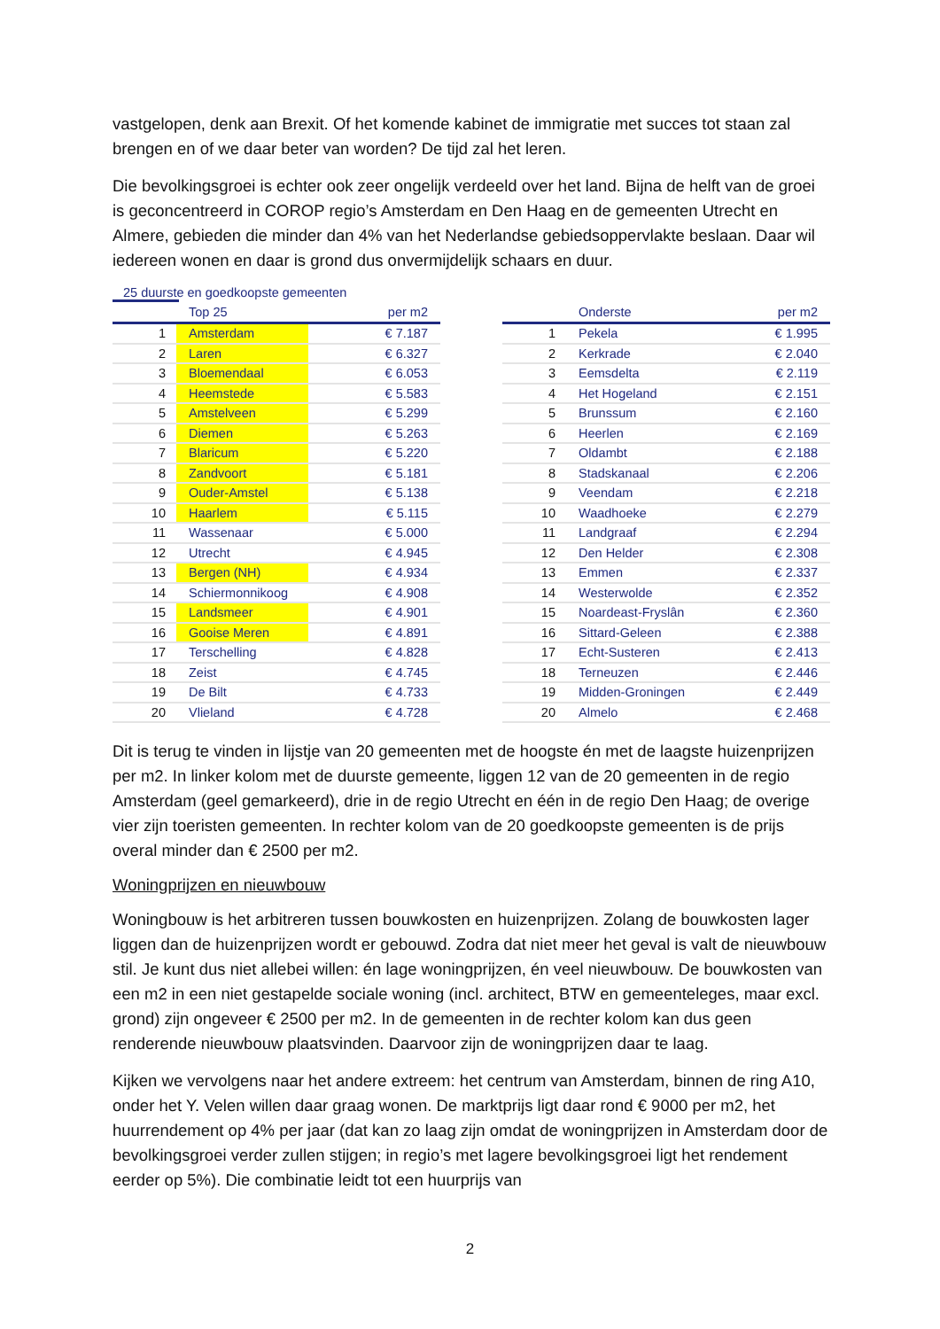vastgelopen, denk aan Brexit. Of het komende kabinet de immigratie met succes tot staan zal brengen en of we daar beter van worden? De tijd zal het leren.
Die bevolkingsgroei is echter ook zeer ongelijk verdeeld over het land. Bijna de helft van de groei is geconcentreerd in COROP regio’s Amsterdam en Den Haag en de gemeenten Utrecht en Almere, gebieden die minder dan 4% van het Nederlandse gebiedsoppervlakte beslaan. Daar wil iedereen wonen en daar is grond dus onvermijdelijk schaars en duur.
25 duurste en goedkoopste gemeenten
| | Top 25 | per m2 |
| --- | --- | --- |
| 1 | Amsterdam | € 7.187 |
| 2 | Laren | € 6.327 |
| 3 | Bloemendaal | € 6.053 |
| 4 | Heemstede | € 5.583 |
| 5 | Amstelveen | € 5.299 |
| 6 | Diemen | € 5.263 |
| 7 | Blaricum | € 5.220 |
| 8 | Zandvoort | € 5.181 |
| 9 | Ouder-Amstel | € 5.138 |
| 10 | Haarlem | € 5.115 |
| 11 | Wassenaar | € 5.000 |
| 12 | Utrecht | € 4.945 |
| 13 | Bergen (NH) | € 4.934 |
| 14 | Schiermonnikoog | € 4.908 |
| 15 | Landsmeer | € 4.901 |
| 16 | Gooise Meren | € 4.891 |
| 17 | Terschelling | € 4.828 |
| 18 | Zeist | € 4.745 |
| 19 | De Bilt | € 4.733 |
| 20 | Vlieland | € 4.728 |
| | Onderste | per m2 |
| --- | --- | --- |
| 1 | Pekela | € 1.995 |
| 2 | Kerkrade | € 2.040 |
| 3 | Eemsdelta | € 2.119 |
| 4 | Het Hogeland | € 2.151 |
| 5 | Brunssum | € 2.160 |
| 6 | Heerlen | € 2.169 |
| 7 | Oldambt | € 2.188 |
| 8 | Stadskanaal | € 2.206 |
| 9 | Veendam | € 2.218 |
| 10 | Waadhoeke | € 2.279 |
| 11 | Landgraaf | € 2.294 |
| 12 | Den Helder | € 2.308 |
| 13 | Emmen | € 2.337 |
| 14 | Westerwolde | € 2.352 |
| 15 | Noardeast-Fryslân | € 2.360 |
| 16 | Sittard-Geleen | € 2.388 |
| 17 | Echt-Susteren | € 2.413 |
| 18 | Terneuzen | € 2.446 |
| 19 | Midden-Groningen | € 2.449 |
| 20 | Almelo | € 2.468 |
Dit is terug te vinden in lijstje van 20 gemeenten met de hoogste én met de laagste huizenprijzen per m2. In linker kolom met de duurste gemeente, liggen 12 van de 20 gemeenten in de regio Amsterdam (geel gemarkeerd), drie in de regio Utrecht en één in de regio Den Haag; de overige vier zijn toeristen gemeenten. In rechter kolom van de 20 goedkoopste gemeenten is de prijs overal minder dan € 2500 per m2.
Woningprijzen en nieuwbouw
Woningbouw is het arbitreren tussen bouwkosten en huizenprijzen. Zolang de bouwkosten lager liggen dan de huizenprijzen wordt er gebouwd. Zodra dat niet meer het geval is valt de nieuwbouw stil. Je kunt dus niet allebei willen: én lage woningprijzen, én veel nieuwbouw. De bouwkosten van een m2 in een niet gestapelde sociale woning (incl. architect, BTW en gemeenteleges, maar excl. grond) zijn ongeveer € 2500 per m2. In de gemeenten in de rechter kolom kan dus geen renderende nieuwbouw plaatsvinden. Daarvoor zijn de woningprijzen daar te laag.
Kijken we vervolgens naar het andere extreem: het centrum van Amsterdam, binnen de ring A10, onder het Y. Velen willen daar graag wonen. De marktprijs ligt daar rond € 9000 per m2, het huurrendement op 4% per jaar (dat kan zo laag zijn omdat de woningprijzen in Amsterdam door de bevolkingsgroei verder zullen stijgen; in regio’s met lagere bevolkingsgroei ligt het rendement eerder op 5%). Die combinatie leidt tot een huurprijs van
2